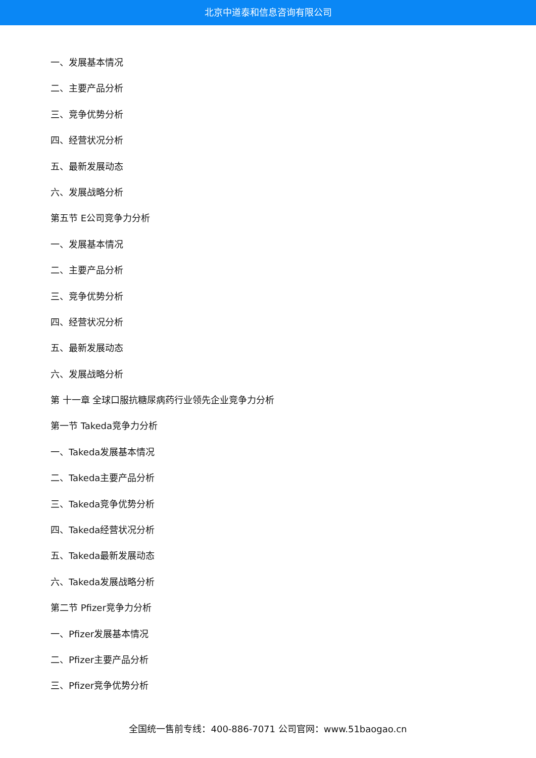北京中道泰和信息咨询有限公司
一、发展基本情况
二、主要产品分析
三、竞争优势分析
四、经营状况分析
五、最新发展动态
六、发展战略分析
第五节 E公司竞争力分析
一、发展基本情况
二、主要产品分析
三、竞争优势分析
四、经营状况分析
五、最新发展动态
六、发展战略分析
第 十一章 全球口服抗糖尿病药行业领先企业竞争力分析
第一节 Takeda竞争力分析
一、Takeda发展基本情况
二、Takeda主要产品分析
三、Takeda竞争优势分析
四、Takeda经营状况分析
五、Takeda最新发展动态
六、Takeda发展战略分析
第二节 Pfizer竞争力分析
一、Pfizer发展基本情况
二、Pfizer主要产品分析
三、Pfizer竞争优势分析
全国统一售前专线：400-886-7071 公司官网：www.51baogao.cn